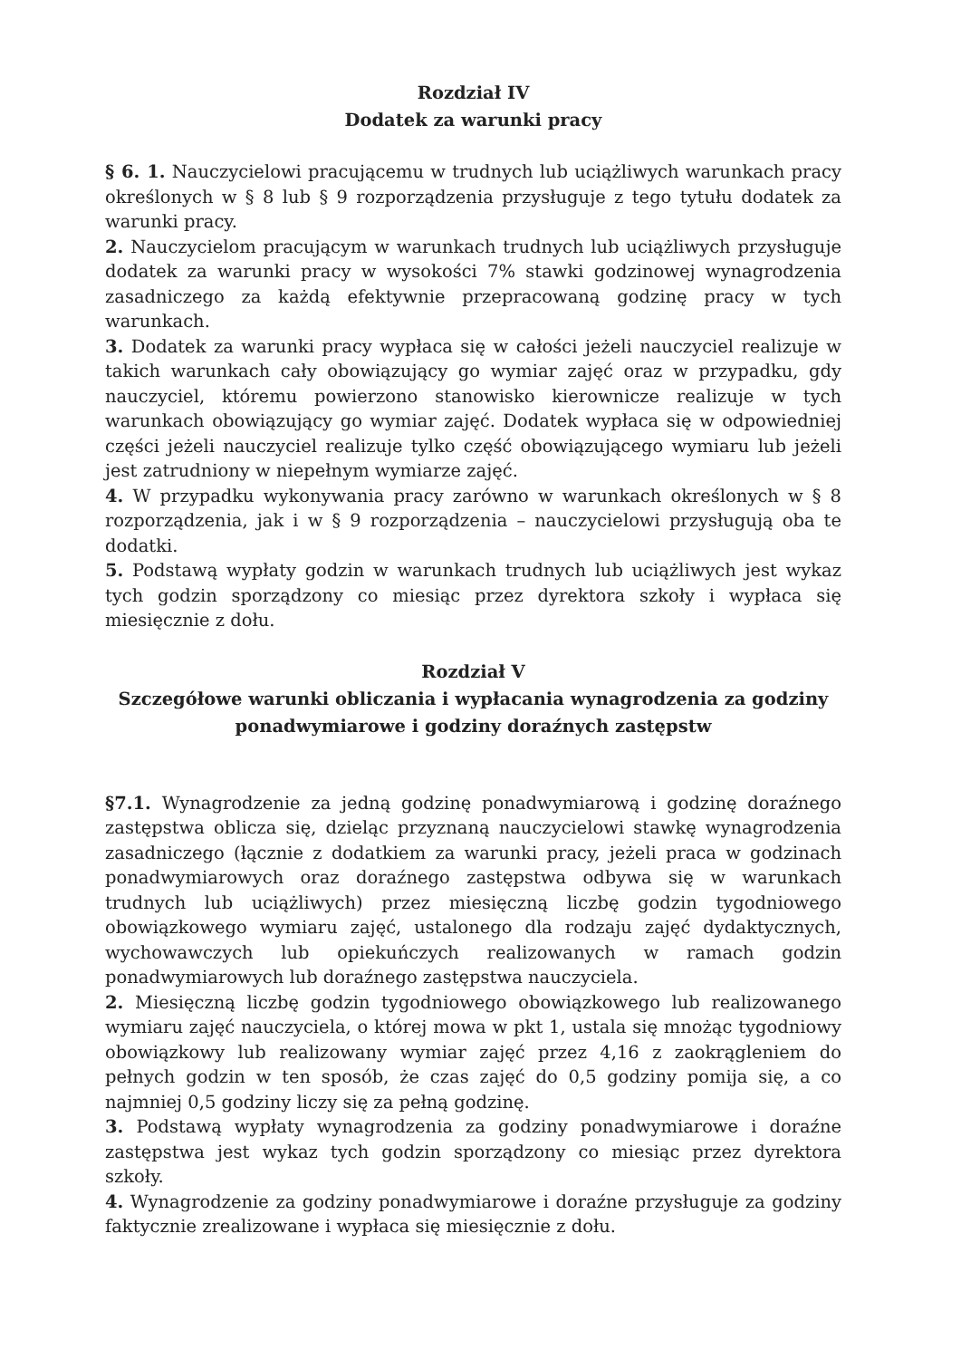Rozdział IV
Dodatek za warunki pracy
§ 6. 1. Nauczycielowi pracującemu w trudnych lub uciążliwych warunkach pracy określonych w § 8 lub § 9 rozporządzenia przysługuje z tego tytułu dodatek za warunki pracy.
2. Nauczycielom pracującym w warunkach trudnych lub uciążliwych przysługuje dodatek za warunki pracy w wysokości 7% stawki godzinowej wynagrodzenia zasadniczego za każdą efektywnie przepracowaną godzinę pracy w tych warunkach.
3. Dodatek za warunki pracy wypłaca się w całości jeżeli nauczyciel realizuje w takich warunkach cały obowiązujący go wymiar zajęć oraz w przypadku, gdy nauczyciel, któremu powierzono stanowisko kierownicze realizuje w tych warunkach obowiązujący go wymiar zajęć. Dodatek wypłaca się w odpowiedniej części jeżeli nauczyciel realizuje tylko część obowiązującego wymiaru lub jeżeli jest zatrudniony w niepełnym wymiarze zajęć.
4. W przypadku wykonywania pracy zarówno w warunkach określonych w § 8 rozporządzenia, jak i w § 9 rozporządzenia – nauczycielowi przysługują oba te dodatki.
5. Podstawą wypłaty godzin w warunkach trudnych lub uciążliwych jest wykaz tych godzin sporządzony co miesiąc przez dyrektora szkoły i wypłaca się miesięcznie z dołu.
Rozdział V
Szczegółowe warunki obliczania i wypłacania wynagrodzenia za godziny ponadwymiarowe i godziny doraźnych zastępstw
§7.1. Wynagrodzenie za jedną godzinę ponadwymiarową i godzinę doraźnego zastępstwa oblicza się, dzieląc przyznaną nauczycielowi stawkę wynagrodzenia zasadniczego (łącznie z dodatkiem za warunki pracy, jeżeli praca w godzinach ponadwymiarowych oraz doraźnego zastępstwa odbywa się w warunkach trudnych lub uciążliwych) przez miesięczną liczbę godzin tygodniowego obowiązkowego wymiaru zajęć, ustalonego dla rodzaju zajęć dydaktycznych, wychowawczych lub opiekuńczych realizowanych w ramach godzin ponadwymiarowych lub doraźnego zastępstwa nauczyciela.
2. Miesięczną liczbę godzin tygodniowego obowiązkowego lub realizowanego wymiaru zajęć nauczyciela, o której mowa w pkt 1, ustala się mnożąc tygodniowy obowiązkowy lub realizowany wymiar zajęć przez 4,16 z zaokrągleniem do pełnych godzin w ten sposób, że czas zajęć do 0,5 godziny pomija się, a co najmniej 0,5 godziny liczy się za pełną godzinę.
3. Podstawą wypłaty wynagrodzenia za godziny ponadwymiarowe i doraźne zastępstwa jest wykaz tych godzin sporządzony co miesiąc przez dyrektora szkoły.
4. Wynagrodzenie za godziny ponadwymiarowe i doraźne przysługuje za godziny faktycznie zrealizowane i wypłaca się miesięcznie z dołu.